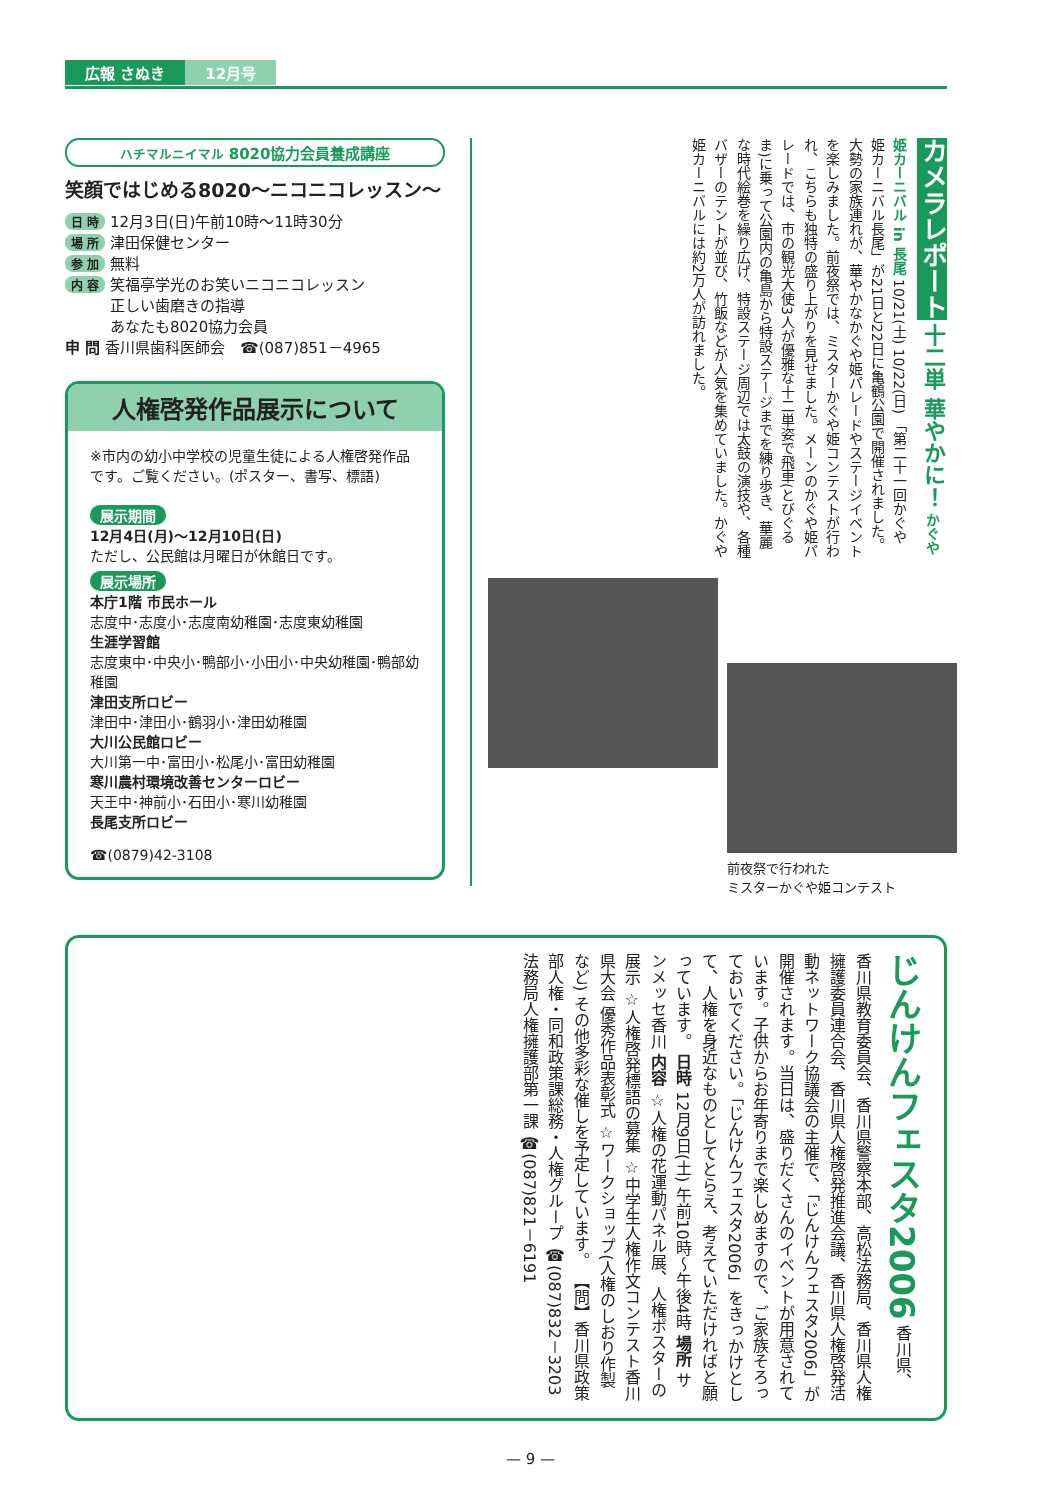広報 さぬき 12月号
ハチマルニイマル 8020協力会員養成講座
笑顔ではじめる8020～ニコニコレッスン～
日 時 12月3日(日)午前10時～11時30分
場 所 津田保健センター
参 加 無料
内 容 笑福亭学光のお笑いニコニコレッスン
　　　正しい歯磨きの指導
　　　あなたも8020協力会員
申 問 香川県歯科医師会　☎(087)851－4965
人権啓発作品展示について
※市内の幼小中学校の児童生徒による人権啓発作品です。ご覧ください。(ポスター、書写、標語)
展示期間
12月4日(月)～12月10日(日)
ただし、公民館は月曜日が休館日です。
展示場所
本庁1階 市民ホール
志度中･志度小･志度南幼稚園･志度東幼稚園
生涯学習館
志度東中･中央小･鴨部小･小田小･中央幼稚園･鴨部幼稚園
津田支所ロビー
津田中･津田小･鶴羽小･津田幼稚園
大川公民館ロビー
大川第一中･富田小･松尾小･富田幼稚園
寒川農村環境改善センターロビー
天王中･神前小･石田小･寒川幼稚園
長尾支所ロビー
☎(0879)42-3108
カメラレポート 十二単 華やかに！ かぐや姫カーニバル in 長尾 10/21(土) 10/22(日) 「第二十一回かぐや姫カーニバル長尾」が21日と22日に亀鶴公園で開催されました。大勢の家族連れが、華やかなかぐや姫パレードやステージイベントを楽しみました。前夜祭では、ミスターかぐや姫コンテストが行われ、こちらも独特の盛り上がりを見せました。メーンのかぐや姫パレードでは、市の観光大使3人が優雅な十二単姿で飛車(とびぐるま)に乗って公園内の亀島から特設ステージまでを練り歩き、華麗な時代絵巻を繰り広げ、特設ステージ周辺では太鼓の演技や、各種バザーのテントが並び、竹飯などが人気を集めていました。かぐや姫カーニバルには約2万人が訪れました。
前夜祭で行われた
ミスターかぐや姫コンテスト
じんけんフェスタ2006 香川県、香川県教育委員会、香川県警察本部、高松法務局、香川県人権擁護委員連合会、香川県人権啓発推進会議、香川県人権啓発活動ネットワーク協議会の主催で、「じんけんフェスタ2006」が開催されます。当日は、盛りだくさんのイベントが用意されています。子供からお年寄りまで楽しめますので、ご家族そろっておいでください。「じんけんフェスタ2006」をきっかけとして、人権を身近なものとしてとらえ、考えていただければと願っています。 日時 12月9日(土) 午前10時～午後4時 場所 サンメッセ香川 内容 ☆人権の花運動パネル展、人権ポスターの展示 ☆人権啓発標語の募集 ☆中学生人権作文コンテスト香川県大会 優秀作品表彰式 ☆ワークショップ(人権のしおり作製など) その他多彩な催しを予定しています。 【問】香川県政策部人権・同和政策課総務・人権グループ ☎(087)832－3203 法務局人権擁護部第一課 ☎(087)821－6191
— 9 —